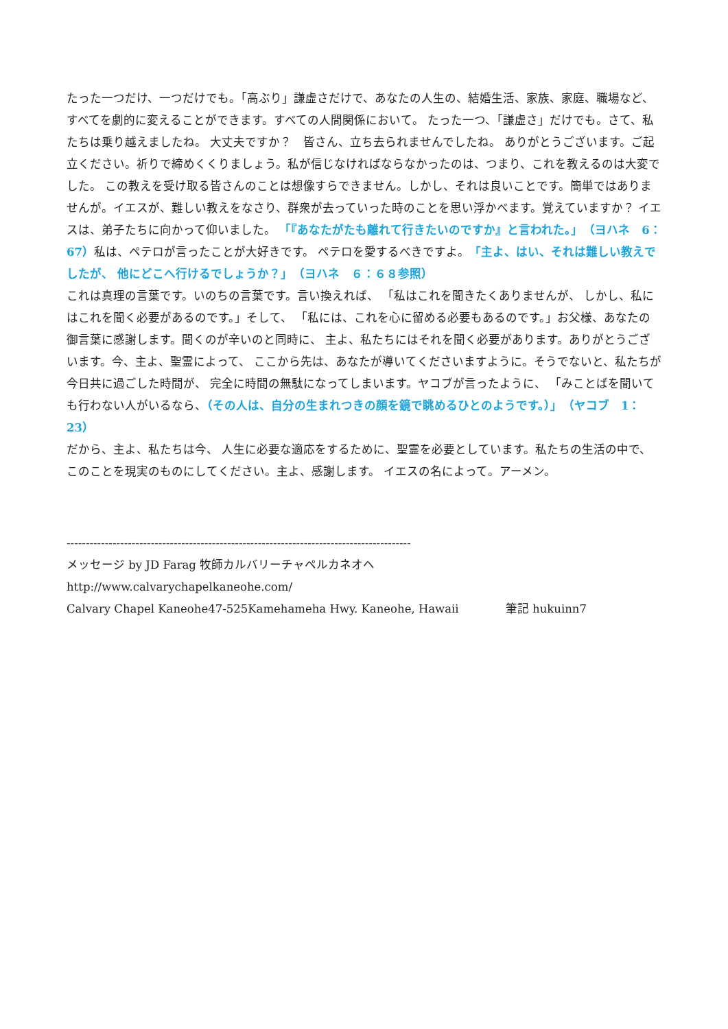たった一つだけ、一つだけでも。「高ぶり」謙虚さだけで、あなたの人生の、結婚生活、家族、家庭、職場など、 すべてを劇的に変えることができます。すべての人間関係において。 たった一つ、「謙虚さ」だけでも。さて、私たちは乗り越えましたね。 大丈夫ですか？　皆さん、立ち去られませんでしたね。 ありがとうございます。ご起立ください。祈りで締めくくりましょう。私が信じなければならなかったのは、つまり、これを教えるのは大変でした。 この教えを受け取る皆さんのことは想像すらできません。しかし、それは良いことです。簡単ではありませんが。イエスが、難しい教えをなさり、群衆が去っていった時のことを思い浮かべます。覚えていますか？ イエスは、弟子たちに向かって仰いました。 「『あなたがたも離れて行きたいのですか』と言われた。」　（ヨハネ　6：67）私は、ペテロが言ったことが大好きです。 ペテロを愛するべきですよ。「主よ、はい、それは難しい教えでしたが、 他にどこへ行けるでしょうか？」　（ヨハネ　６：６８参照）
これは真理の言葉です。いのちの言葉です。言い換えれば、 「私はこれを聞きたくありませんが、 しかし、私にはこれを聞く必要があるのです。」そして、 「私には、これを心に留める必要もあるのです。」お父様、あなたの御言葉に感謝します。聞くのが辛いのと同時に、 主よ、私たちにはそれを聞く必要があります。ありがとうございます。今、主よ、聖霊によって、 ここから先は、あなたが導いてくださいますように。そうでないと、私たちが今日共に過ごした時間が、 完全に時間の無駄になってしまいます。ヤコブが言ったように、 「みことばを聞いても行わない人がいるなら、（その人は、自分の生まれつきの顔を鏡で眺めるひとのようです。）」　（ヤコブ　1：23）
だから、主よ、私たちは今、 人生に必要な適応をするために、聖霊を必要としています。私たちの生活の中で、このことを現実のものにしてください。主よ、感謝します。 イエスの名によって。アーメン。
------------------------------------------------------------------------------------------
メッセージ by JD Farag 牧師カルバリーチャペルカネオヘ
http://www.calvarychapelkaneohe.com/
Calvary Chapel Kaneohe47-525Kamehameha Hwy. Kaneohe, Hawaii 筆記 hukuinn7